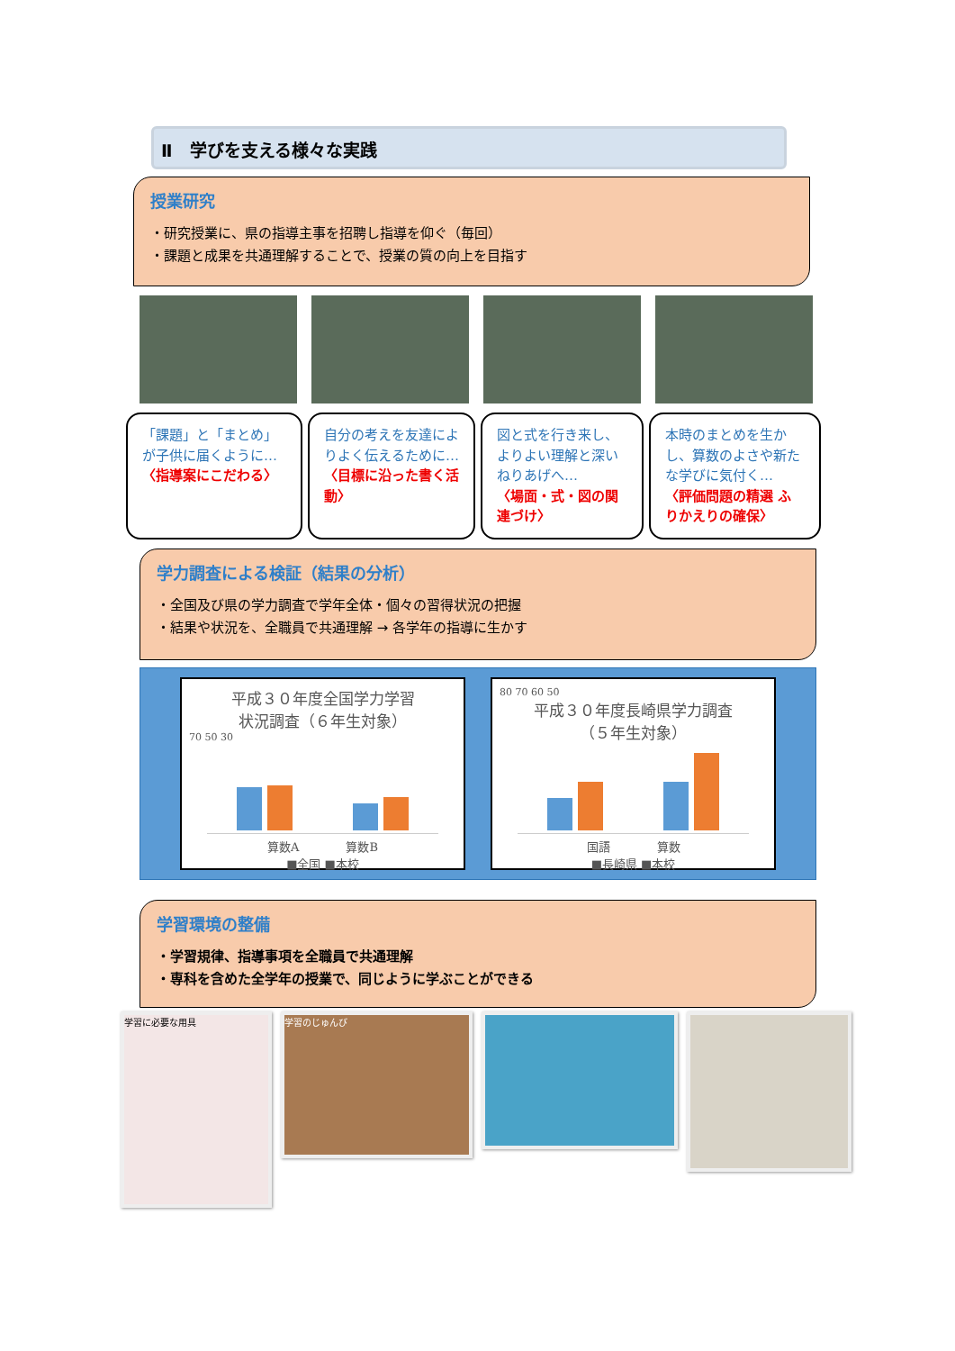Ⅱ　学びを支える様々な実践
授業研究
・研究授業に、県の指導主事を招聘し指導を仰ぐ（毎回）
・課題と成果を共通理解することで、授業の質の向上を目指す
「課題」と「まとめ」が子供に届くように…
〈指導案にこだわる〉
自分の考えを友達によりよく伝えるために…
〈目標に沿った書く活動〉
図と式を行き来し、よりよい理解と深いねりあげへ…
〈場面・式・図の関連づけ〉
本時のまとめを生かし、算数のよさや新たな学びに気付く…
〈評価問題の精選 ふりかえりの確保〉
学力調査による検証（結果の分析）
・全国及び県の学力調査で学年全体・個々の習得状況の把握
・結果や状況を、全職員で共通理解 → 各学年の指導に生かす
平成３０年度全国学力学習
状況調査（６年生対象）
70 50 30
算数A　　　　算数B
■全国 ■本校
80 70 60 50
平成３０年度長崎県学力調査
（５年生対象）
国語　　　　算数
■長崎県 ■本校
学習環境の整備
・学習規律、指導事項を全職員で共通理解
・専科を含めた全学年の授業で、同じように学ぶことができる
学習に必要な用具
学習のじゅんび